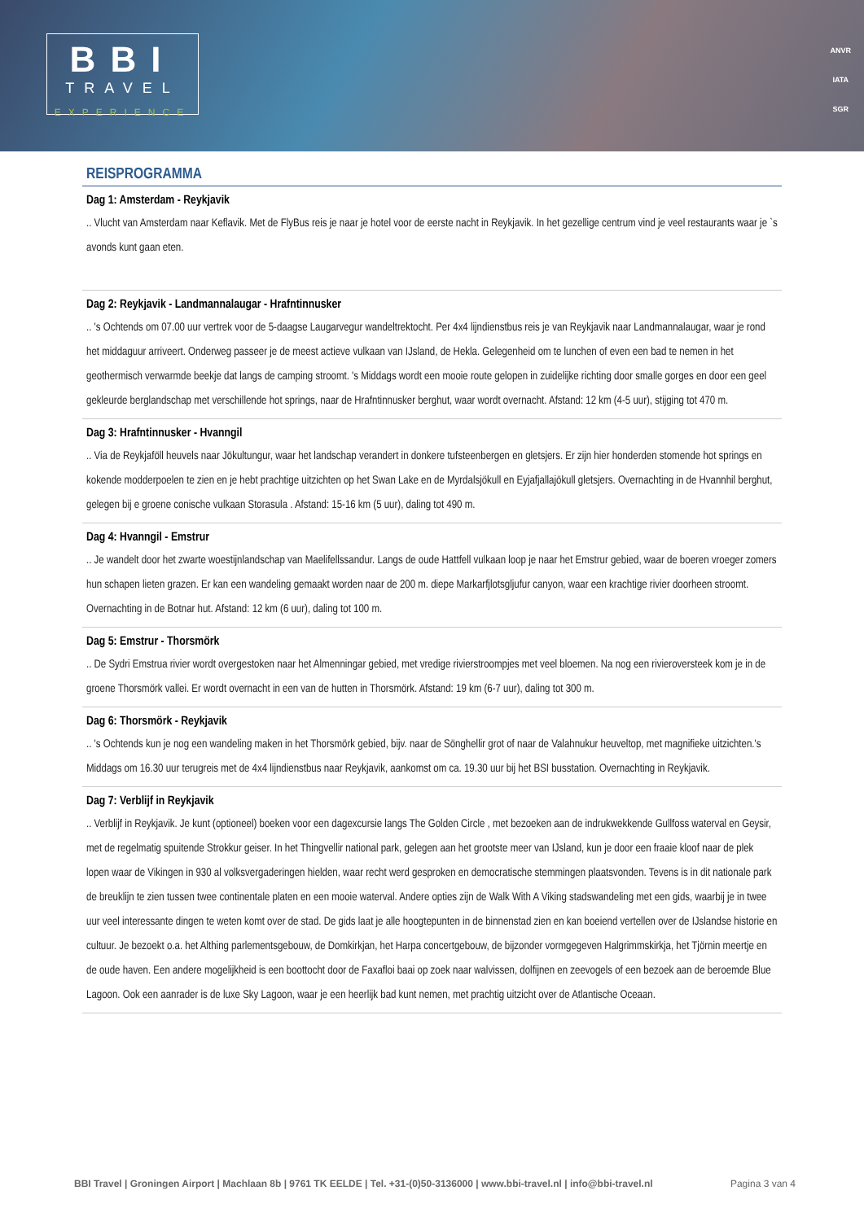BBI
TRAVEL
EXPERIENCE
ANVR
IATA
SGR
REISPROGRAMMA
Dag 1: Amsterdam - Reykjavik
.. Vlucht van Amsterdam naar Keflavik. Met de FlyBus reis je naar je hotel voor de eerste nacht in Reykjavik. In het gezellige centrum vind je veel restaurants waar je `s avonds kunt gaan eten.
Dag 2: Reykjavik - Landmannalaugar - Hrafntinnusker
.. 's Ochtends om 07.00 uur vertrek voor de 5-daagse Laugarvegur wandeltrektocht. Per 4x4 lijndienstbus reis je van Reykjavik naar Landmannalaugar, waar je rond het middaguur arriveert. Onderweg passeer je de meest actieve vulkaan van IJsland, de Hekla. Gelegenheid om te lunchen of even een bad te nemen in het geothermisch verwarmde beekje dat langs de camping stroomt. 's Middags wordt een mooie route gelopen in zuidelijke richting door smalle gorges en door een geel gekleurde berglandschap met verschillende hot springs, naar de Hrafntinnusker berghut, waar wordt overnacht. Afstand: 12 km (4-5 uur), stijging tot 470 m.
Dag 3: Hrafntinnusker - Hvanngil
.. Via de Reykjaföll heuvels naar Jökultungur, waar het landschap verandert in donkere tufsteenbergen en gletsjers. Er zijn hier honderden stomende hot springs en kokende modderpoelen te zien en je hebt prachtige uitzichten op het Swan Lake en de Myrdalsjökull en Eyjafjallajökull gletsjers. Overnachting in de Hvannhil berghut, gelegen bij e groene conische vulkaan Storasula . Afstand: 15-16 km (5 uur), daling tot 490 m.
Dag 4: Hvanngil - Emstrur
.. Je wandelt door het zwarte woestijnlandschap van Maelifellssandur. Langs de oude Hattfell vulkaan loop je naar het Emstrur gebied, waar de boeren vroeger zomers hun schapen lieten grazen. Er kan een wandeling gemaakt worden naar de 200 m. diepe Markarfjlotsgljufur canyon, waar een krachtige rivier doorheen stroomt. Overnachting in de Botnar hut. Afstand: 12 km (6 uur), daling tot 100 m.
Dag 5: Emstrur - Thorsmörk
.. De Sydri Emstrua rivier wordt overgestoken naar het Almenningar gebied, met vredige rivierstroompjes met veel bloemen. Na nog een rivieroversteek kom je in de groene Thorsmörk vallei. Er wordt overnacht in een van de hutten in Thorsmörk. Afstand: 19 km (6-7 uur), daling tot 300 m.
Dag 6: Thorsmörk - Reykjavik
.. 's Ochtends kun je nog een wandeling maken in het Thorsmörk gebied, bijv. naar de Sönghellir grot of naar de Valahnukur heuveltop, met magnifieke uitzichten.'s Middags om 16.30 uur terugreis met de 4x4 lijndienstbus naar Reykjavik, aankomst om ca. 19.30 uur bij het BSI busstation. Overnachting in Reykjavik.
Dag 7: Verblijf in Reykjavik
.. Verblijf in Reykjavik. Je kunt (optioneel) boeken voor een dagexcursie langs The Golden Circle , met bezoeken aan de indrukwekkende Gullfoss waterval en Geysir, met de regelmatig spuitende Strokkur geiser. In het Thingvellir national park, gelegen aan het grootste meer van IJsland, kun je door een fraaie kloof naar de plek lopen waar de Vikingen in 930 al volksvergaderingen hielden, waar recht werd gesproken en democratische stemmingen plaatsvonden. Tevens is in dit nationale park de breuklijn te zien tussen twee continentale platen en een mooie waterval. Andere opties zijn de Walk With A Viking stadswandeling met een gids, waarbij je in twee uur veel interessante dingen te weten komt over de stad. De gids laat je alle hoogtepunten in de binnenstad zien en kan boeiend vertellen over de IJslandse historie en cultuur. Je bezoekt o.a. het Althing parlementsgebouw, de Domkirkjan, het Harpa concertgebouw, de bijzonder vormgegeven Halgrimmskirkja, het Tjörnin meertje en de oude haven. Een andere mogelijkheid is een boottocht door de Faxafloi baai op zoek naar walvissen, dolfijnen en zeevogels of een bezoek aan de beroemde Blue Lagoon. Ook een aanrader is de luxe Sky Lagoon, waar je een heerlijk bad kunt nemen, met prachtig uitzicht over de Atlantische Oceaan.
BBI Travel | Groningen Airport | Machlaan 8b | 9761 TK EELDE | Tel. +31-(0)50-3136000 | www.bbi-travel.nl | info@bbi-travel.nl Pagina 3 van 4